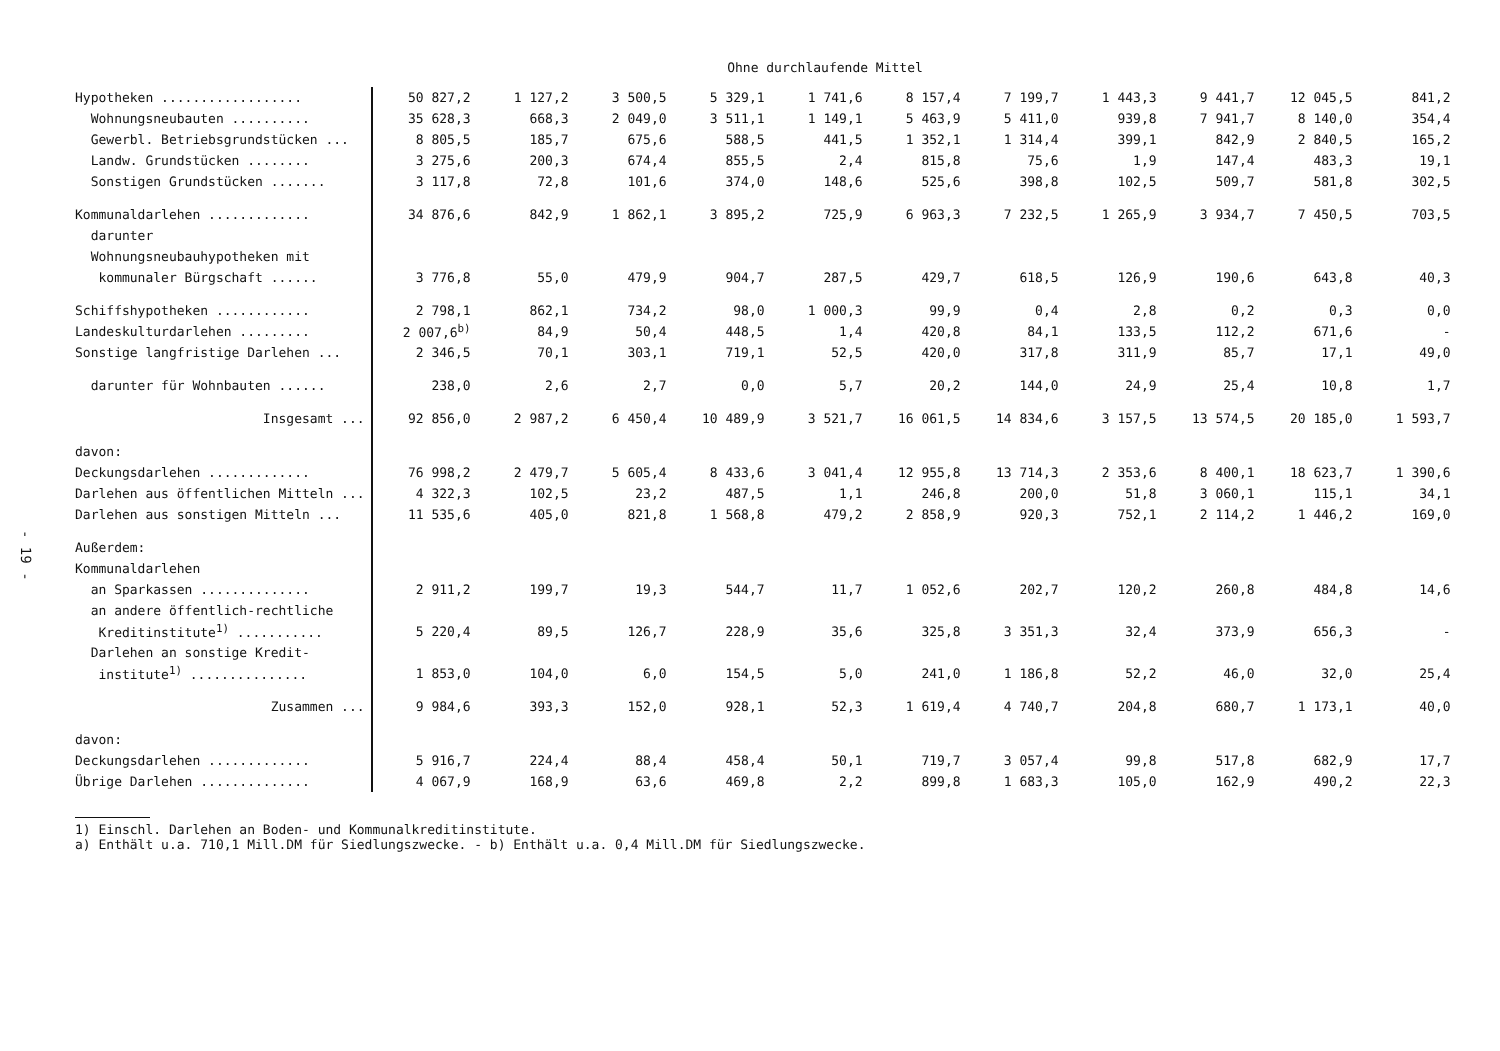- 19 -
Ohne durchlaufende Mittel
| Hypotheken .................. | 50 827,2 | 1 127,2 | 3 500,5 | 5 329,1 | 1 741,6 | 8 157,4 | 7 199,7 | 1 443,3 | 9 441,7 | 12 045,5 | 841,2 |
| Wohnungsneubauten .......... | 35 628,3 | 668,3 | 2 049,0 | 3 511,1 | 1 149,1 | 5 463,9 | 5 411,0 | 939,8 | 7 941,7 | 8 140,0 | 354,4 |
| Gewerbl. Betriebsgrundstücken ... | 8 805,5 | 185,7 | 675,6 | 588,5 | 441,5 | 1 352,1 | 1 314,4 | 399,1 | 842,9 | 2 840,5 | 165,2 |
| Landw. Grundstücken ........ | 3 275,6 | 200,3 | 674,4 | 855,5 | 2,4 | 815,8 | 75,6 | 1,9 | 147,4 | 483,3 | 19,1 |
| Sonstigen Grundstücken ....... | 3 117,8 | 72,8 | 101,6 | 374,0 | 148,6 | 525,6 | 398,8 | 102,5 | 509,7 | 581,8 | 302,5 |
| Kommunaldarlehen ............. | 34 876,6 | 842,9 | 1 862,1 | 3 895,2 | 725,9 | 6 963,3 | 7 232,5 | 1 265,9 | 3 934,7 | 7 450,5 | 703,5 |
| darunter | | | | | | | | | | | |
| Wohnungsneubauhypotheken mit | | | | | | | | | | | |
| kommunaler Bürgschaft ...... | 3 776,8 | 55,0 | 479,9 | 904,7 | 287,5 | 429,7 | 618,5 | 126,9 | 190,6 | 643,8 | 40,3 |
| Schiffshypotheken ............ | 2 798,1 | 862,1 | 734,2 | 98,0 | 1 000,3 | 99,9 | 0,4 | 2,8 | 0,2 | 0,3 | 0,0 |
| Landeskulturdarlehen ......... | 2 007,6<sup>b)</sup> | 84,9 | 50,4 | 448,5 | 1,4 | 420,8 | 84,1 | 133,5 | 112,2 | 671,6 | - |
| Sonstige langfristige Darlehen ... | 2 346,5 | 70,1 | 303,1 | 719,1 | 52,5 | 420,0 | 317,8 | 311,9 | 85,7 | 17,1 | 49,0 |
| darunter für Wohnbauten ...... | 238,0 | 2,6 | 2,7 | 0,0 | 5,7 | 20,2 | 144,0 | 24,9 | 25,4 | 10,8 | 1,7 |
| Insgesamt ... | 92 856,0 | 2 987,2 | 6 450,4 | 10 489,9 | 3 521,7 | 16 061,5 | 14 834,6 | 3 157,5 | 13 574,5 | 20 185,0 | 1 593,7 |
| davon: | | | | | | | | | | | |
| Deckungsdarlehen ............. | 76 998,2 | 2 479,7 | 5 605,4 | 8 433,6 | 3 041,4 | 12 955,8 | 13 714,3 | 2 353,6 | 8 400,1 | 18 623,7 | 1 390,6 |
| Darlehen aus öffentlichen Mitteln ... | 4 322,3 | 102,5 | 23,2 | 487,5 | 1,1 | 246,8 | 200,0 | 51,8 | 3 060,1 | 115,1 | 34,1 |
| Darlehen aus sonstigen Mitteln ... | 11 535,6 | 405,0 | 821,8 | 1 568,8 | 479,2 | 2 858,9 | 920,3 | 752,1 | 2 114,2 | 1 446,2 | 169,0 |
| Außerdem: | | | | | | | | | | | |
| Kommunaldarlehen | | | | | | | | | | | |
| an Sparkassen .............. | 2 911,2 | 199,7 | 19,3 | 544,7 | 11,7 | 1 052,6 | 202,7 | 120,2 | 260,8 | 484,8 | 14,6 |
| an andere öffentlich-rechtliche | | | | | | | | | | | |
| Kreditinstitute<sup>1)</sup> ........... | 5 220,4 | 89,5 | 126,7 | 228,9 | 35,6 | 325,8 | 3 351,3 | 32,4 | 373,9 | 656,3 | - |
| Darlehen an sonstige Kredit- | | | | | | | | | | | |
| institute<sup>1)</sup> ............... | 1 853,0 | 104,0 | 6,0 | 154,5 | 5,0 | 241,0 | 1 186,8 | 52,2 | 46,0 | 32,0 | 25,4 |
| Zusammen ... | 9 984,6 | 393,3 | 152,0 | 928,1 | 52,3 | 1 619,4 | 4 740,7 | 204,8 | 680,7 | 1 173,1 | 40,0 |
| davon: | | | | | | | | | | | |
| Deckungsdarlehen ............. | 5 916,7 | 224,4 | 88,4 | 458,4 | 50,1 | 719,7 | 3 057,4 | 99,8 | 517,8 | 682,9 | 17,7 |
| Übrige Darlehen .............. | 4 067,9 | 168,9 | 63,6 | 469,8 | 2,2 | 899,8 | 1 683,3 | 105,0 | 162,9 | 490,2 | 22,3 |
1) Einschl. Darlehen an Boden- und Kommunalkreditinstitute.
a) Enthält u.a. 710,1 Mill.DM für Siedlungszwecke. - b) Enthält u.a. 0,4 Mill.DM für Siedlungszwecke.